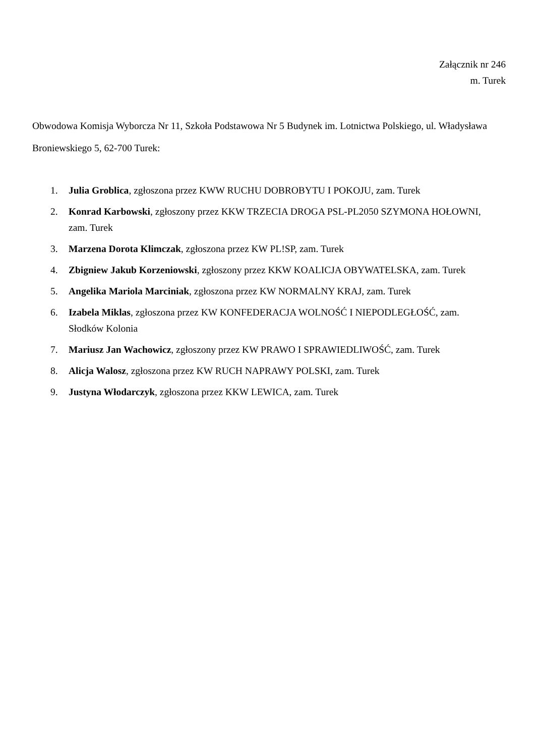Załącznik nr 246
m. Turek
Obwodowa Komisja Wyborcza Nr 11, Szkoła Podstawowa Nr 5 Budynek im. Lotnictwa Polskiego, ul. Władysława Broniewskiego 5, 62-700 Turek:
1. Julia Groblica, zgłoszona przez KWW RUCHU DOBROBYTU I POKOJU, zam. Turek
2. Konrad Karbowski, zgłoszony przez KKW TRZECIA DROGA PSL-PL2050 SZYMONA HOŁOWNI, zam. Turek
3. Marzena Dorota Klimczak, zgłoszona przez KW PL!SP, zam. Turek
4. Zbigniew Jakub Korzeniowski, zgłoszony przez KKW KOALICJA OBYWATELSKA, zam. Turek
5. Angelika Mariola Marciniak, zgłoszona przez KW NORMALNY KRAJ, zam. Turek
6. Izabela Miklas, zgłoszona przez KW KONFEDERACJA WOLNOŚĆ I NIEPODLEGŁOŚĆ, zam. Słodków Kolonia
7. Mariusz Jan Wachowicz, zgłoszony przez KW PRAWO I SPRAWIEDLIWOŚĆ, zam. Turek
8. Alicja Walosz, zgłoszona przez KW RUCH NAPRAWY POLSKI, zam. Turek
9. Justyna Włodarczyk, zgłoszona przez KKW LEWICA, zam. Turek